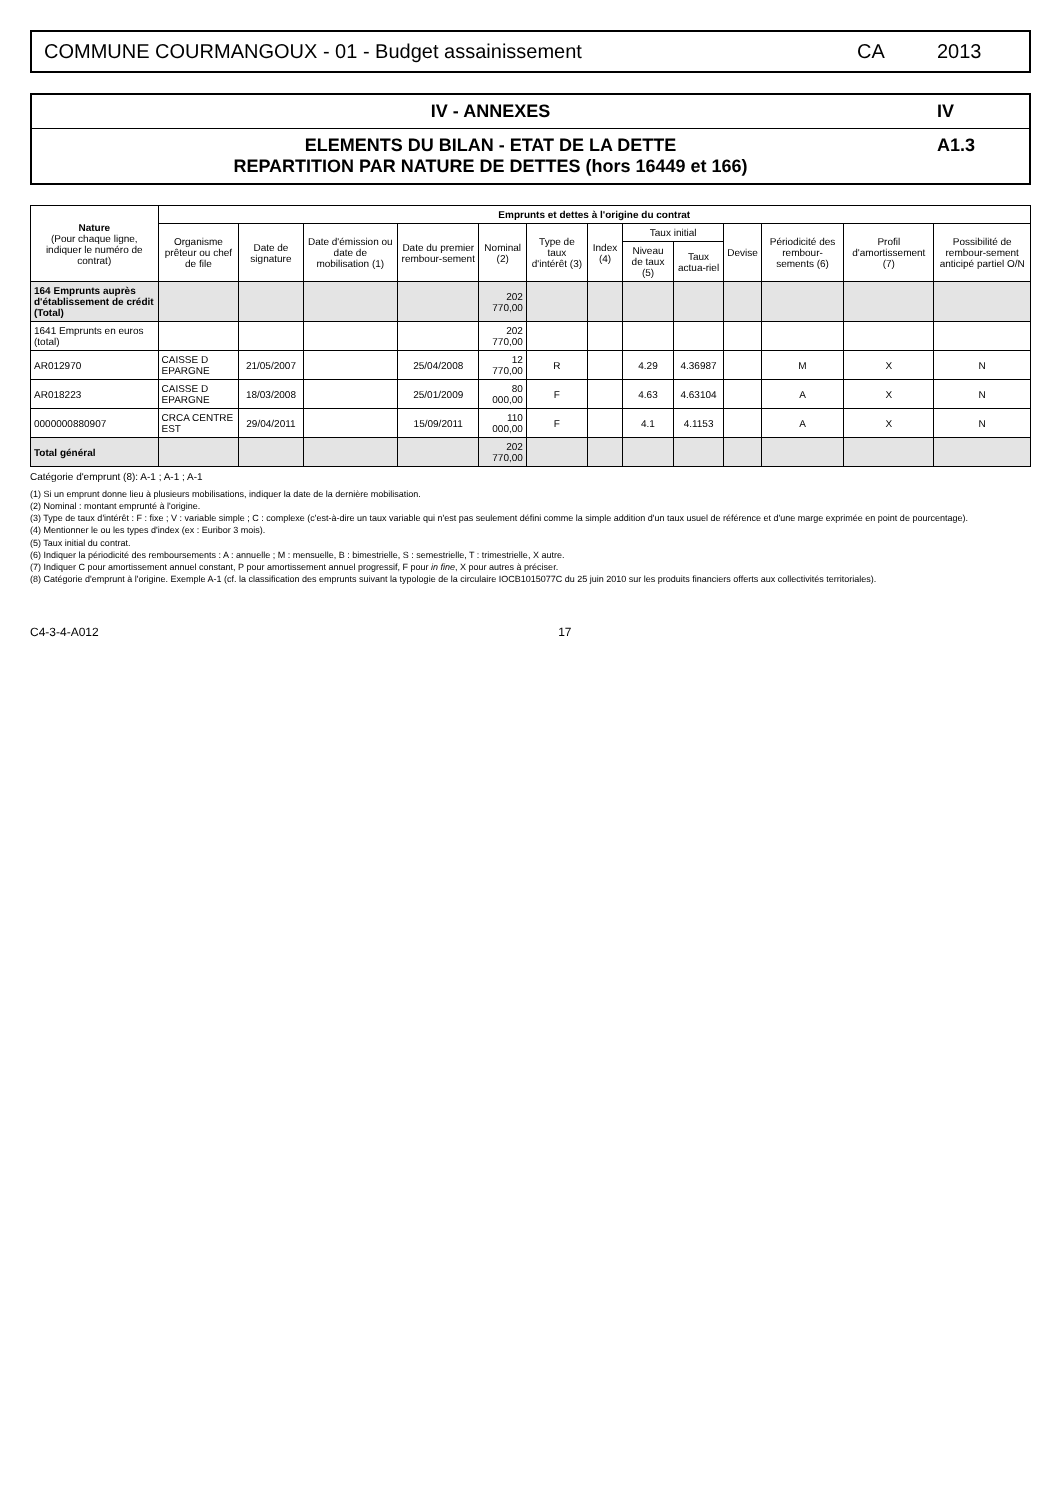COMMUNE COURMANGOUX - 01 - Budget assainissement
CA 2013
IV - ANNEXES IV
ELEMENTS DU BILAN - ETAT DE LA DETTE
REPARTITION PAR NATURE DE DETTES (hors 16449 et 166)
A1.3
| Nature (Pour chaque ligne, indiquer le numéro de contrat) | Emprunts et dettes à l'origine du contrat | | | | | | | | | | | | |
| --- | --- | --- | --- | --- | --- | --- | --- | --- | --- | --- | --- | --- | --- |
| | Organisme prêteur ou chef de file | Date de signature | Date d'émission ou date de mobilisation (1) | Date du premier rembour-sement | Nominal (2) | Type de taux d'intérêt (3) | Index (4) | Taux initial | | Devise | Périodicité des rembour-sements (6) | Profil d'amortissement (7) | Possibilité de rembour-sement anticipé partiel O/N |
| | | | | | | | | Niveau de taux (5) | Taux actua-riel | | | | |
| 164 Emprunts auprès d'établissement de crédit (Total) | | | | | 202 770,00 | | | | | | | | |
| 1641 Emprunts en euros (total) | | | | | 202 770,00 | | | | | | | | |
| AR012970 | CAISSE D EPARGNE | 21/05/2007 | | 25/04/2008 | 12 770,00 | R | | 4.29 | 4.36987 | | M | X | N |
| AR018223 | CAISSE D EPARGNE | 18/03/2008 | | 25/01/2009 | 80 000,00 | F | | 4.63 | 4.63104 | | A | X | N |
| 0000000880907 | CRCA CENTRE EST | 29/04/2011 | | 15/09/2011 | 110 000,00 | F | | 4.1 | 4.1153 | | A | X | N |
| Total général | | | | | 202 770,00 | | | | | | | | |
Catégorie d'emprunt (8): A-1 ; A-1 ; A-1
(1) Si un emprunt donne lieu à plusieurs mobilisations, indiquer la date de la dernière mobilisation.
(2) Nominal : montant emprunté à l'origine.
(3) Type de taux d'intérêt : F : fixe ; V : variable simple ; C : complexe (c'est-à-dire un taux variable qui n'est pas seulement défini comme la simple addition d'un taux usuel de référence et d'une marge exprimée en point de pourcentage).
(4) Mentionner le ou les types d'index (ex : Euribor 3 mois).
(5) Taux initial du contrat.
(6) Indiquer la périodicité des remboursements : A : annuelle ; M : mensuelle, B : bimestrielle, S : semestrielle, T : trimestrielle, X autre.
(7) Indiquer C pour amortissement annuel constant, P pour amortissement annuel progressif, F pour in fine, X pour autres à préciser.
(8) Catégorie d'emprunt à l'origine. Exemple A-1 (cf. la classification des emprunts suivant la typologie de la circulaire IOCB1015077C du 25 juin 2010 sur les produits financiers offerts aux collectivités territoriales).
C4-3-4-A012 17